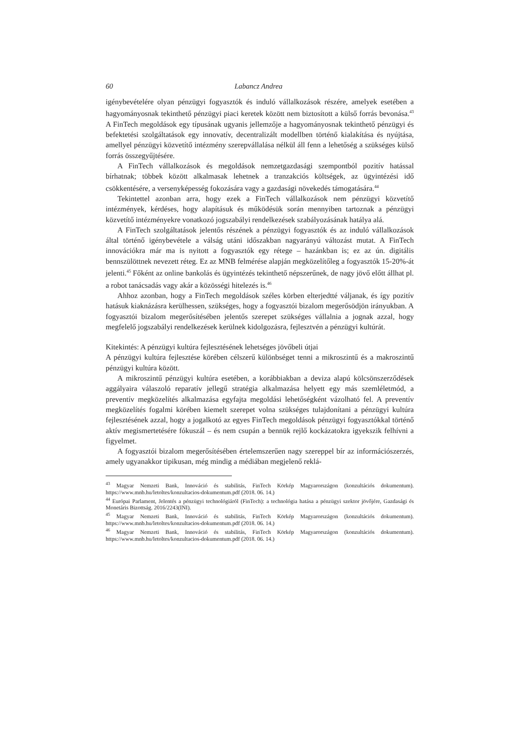60 Labancz Andrea
igénybevételére olyan pénzügyi fogyasztók és induló vállalkozások részére, amelyek esetében a hagyományosnak tekinthető pénzügyi piaci keretek között nem biztosított a külső forrás bevonása.<sup>43</sup> A FinTech megoldások egy típusának ugyanis jellemzője a hagyományosnak tekinthető pénzügyi és befektetési szolgáltatások egy innovatív, decentralizált modellben történő kialakítása és nyújtása, amellyel pénzügyi közvetítő intézmény szerepvállalása nélkül áll fenn a lehetőség a szükséges külső forrás összegyűjtésére.
A FinTech vállalkozások és megoldások nemzetgazdasági szempontból pozitív hatással bírhatnak; többek között alkalmasak lehetnek a tranzakciós költségek, az ügyintézési idő csökkentésére, a versenyképesség fokozására vagy a gazdasági növekedés támogatására.<sup>44</sup>
Tekintettel azonban arra, hogy ezek a FinTech vállalkozások nem pénzügyi közvetítő intézmények, kérdéses, hogy alapításuk és működésük során mennyiben tartoznak a pénzügyi közvetítő intézményekre vonatkozó jogszabályi rendelkezések szabályozásának hatálya alá.
A FinTech szolgáltatások jelentős részének a pénzügyi fogyasztók és az induló vállalkozások által történő igénybevétele a válság utáni időszakban nagyarányú változást mutat. A FinTech innovációkra már ma is nyitott a fogyasztók egy rétege – hazánkban is; ez az ún. digitális bennszülöttnek nevezett réteg. Ez az MNB felmérése alapján megközelítőleg a fogyasztók 15-20%-át jelenti.<sup>45</sup> Főként az online bankolás és ügyintézés tekinthető népszerűnek, de nagy jövő előtt állhat pl. a robot tanácsadás vagy akár a közösségi hitelezés is.<sup>46</sup>
Ahhoz azonban, hogy a FinTech megoldások széles körben elterjedtté váljanak, és így pozitív hatásuk kiaknázásra kerülhessen, szükséges, hogy a fogyasztói bizalom megerősödjön irányukban. A fogyasztói bizalom megerősítésében jelentős szerepet szükséges vállalnia a jognak azzal, hogy megfelelő jogszabályi rendelkezések kerülnek kidolgozásra, fejlesztvén a pénzügyi kultúrát.
Kitekintés: A pénzügyi kultúra fejlesztésének lehetséges jövőbeli útjai
A pénzügyi kultúra fejlesztése körében célszerű különbséget tenni a mikroszintű és a makroszintű pénzügyi kultúra között.
A mikroszintű pénzügyi kultúra esetében, a korábbiakban a deviza alapú kölcsönszerződések aggályaira válaszoló reparatív jellegű stratégia alkalmazása helyett egy más szemléletmód, a preventív megközelítés alkalmazása egyfajta megoldási lehetőségként vázolható fel. A preventív megközelítés fogalmi körében kiemelt szerepet volna szükséges tulajdonítani a pénzügyi kultúra fejlesztésének azzal, hogy a jogalkotó az egyes FinTech megoldások pénzügyi fogyasztókkal történő aktív megismertetésére fókuszál – és nem csupán a bennük rejlő kockázatokra igyekszik felhívni a figyelmet.
A fogyasztói bizalom megerősítésében értelemszerűen nagy szereppel bír az információszerzés, amely ugyanakkor tipikusan, még mindig a médiában megjelenő reklá-
<sup>43</sup> Magyar Nemzeti Bank, Innováció és stabilitás, FinTech Körkép Magyarországon (konzultációs dokumentum). https://www.mnb.hu/letoltes/konzultacios-dokumentum.pdf (2018. 06. 14.)
<sup>44</sup> Európai Parlament, Jelentés a pénzügyi technológiáról (FinTech): a technológia hatása a pénzügyi szektor jövőjére, Gazdasági és Monetáris Bizottság. 2016/2243(INI).
<sup>45</sup> Magyar Nemzeti Bank, Innováció és stabilitás, FinTech Körkép Magyarországon (konzultációs dokumentum). https://www.mnb.hu/letoltes/konzultacios-dokumentum.pdf (2018. 06. 14.)
<sup>46</sup> Magyar Nemzeti Bank, Innováció és stabilitás, FinTech Körkép Magyarországon (konzultációs dokumentum). https://www.mnb.hu/letoltes/konzultacios-dokumentum.pdf (2018. 06. 14.)